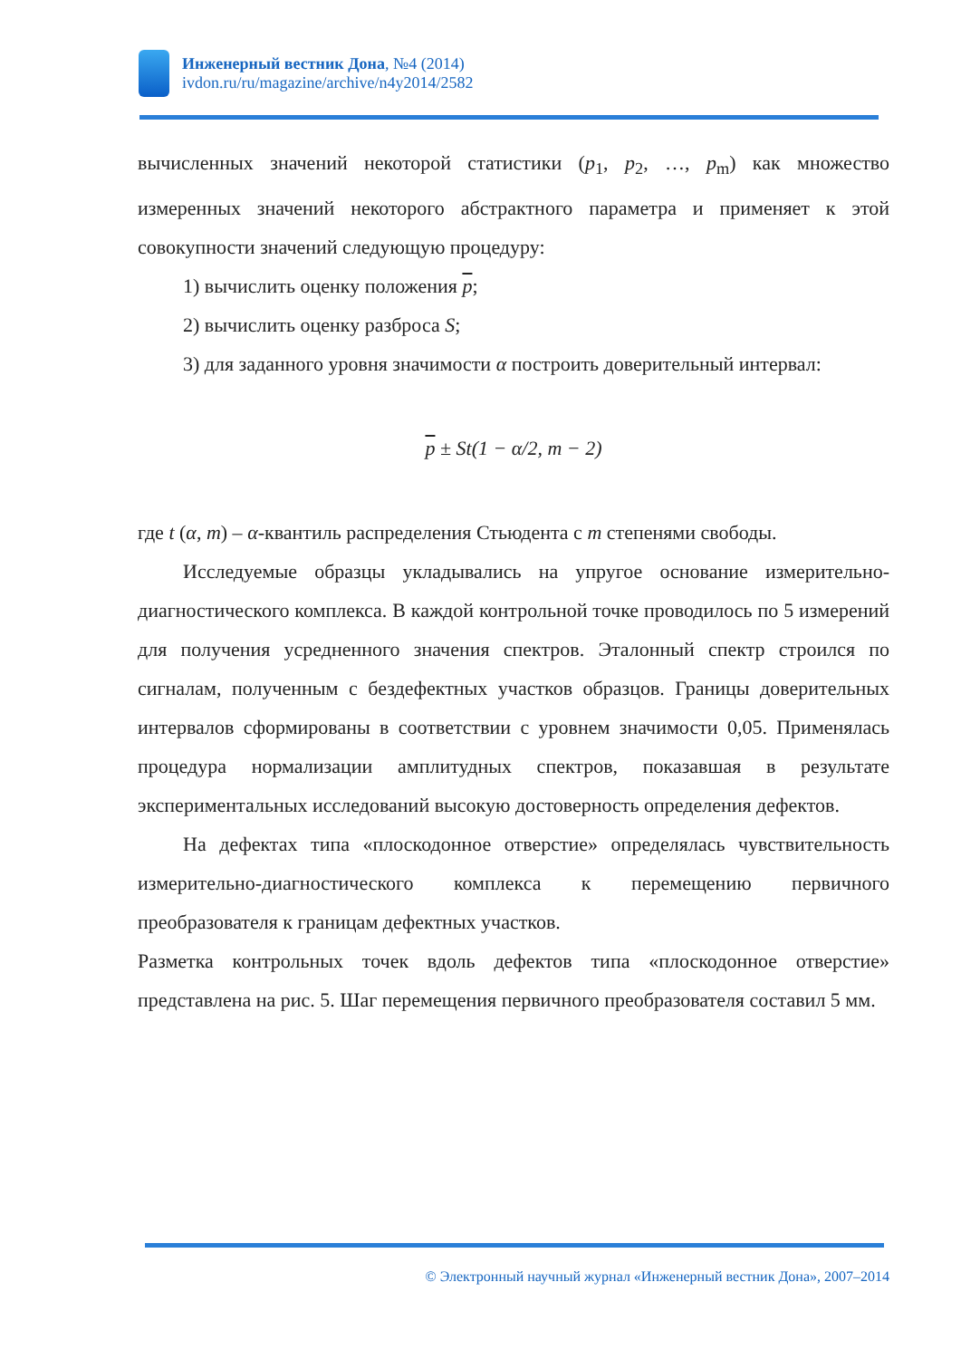Инженерный вестник Дона, №4 (2014)
ivdon.ru/ru/magazine/archive/n4y2014/2582
вычисленных значений некоторой статистики (p<sub>1</sub>, p<sub>2</sub>, …, p<sub>m</sub>) как множество измеренных значений некоторого абстрактного параметра и применяет к этой совокупности значений следующую процедуру:
1) вычислить оценку положения p;
2) вычислить оценку разброса S;
3) для заданного уровня значимости α построить доверительный интервал:
p ± St(1 − α/2, m − 2)
где t (α, m) – α-квантиль распределения Стьюдента с m степенями свободы.
Исследуемые образцы укладывались на упругое основание измерительно-диагностического комплекса. В каждой контрольной точке проводилось по 5 измерений для получения усредненного значения спектров. Эталонный спектр строился по сигналам, полученным с бездефектных участков образцов. Границы доверительных интервалов сформированы в соответствии с уровнем значимости 0,05. Применялась процедура нормализации амплитудных спектров, показавшая в результате экспериментальных исследований высокую достоверность определения дефектов.
На дефектах типа «плоскодонное отверстие» определялась чувствительность измерительно-диагностического комплекса к перемещению первичного преобразователя к границам дефектных участков.
Разметка контрольных точек вдоль дефектов типа «плоскодонное отверстие» представлена на рис. 5. Шаг перемещения первичного преобразователя составил 5 мм.
© Электронный научный журнал «Инженерный вестник Дона», 2007–2014